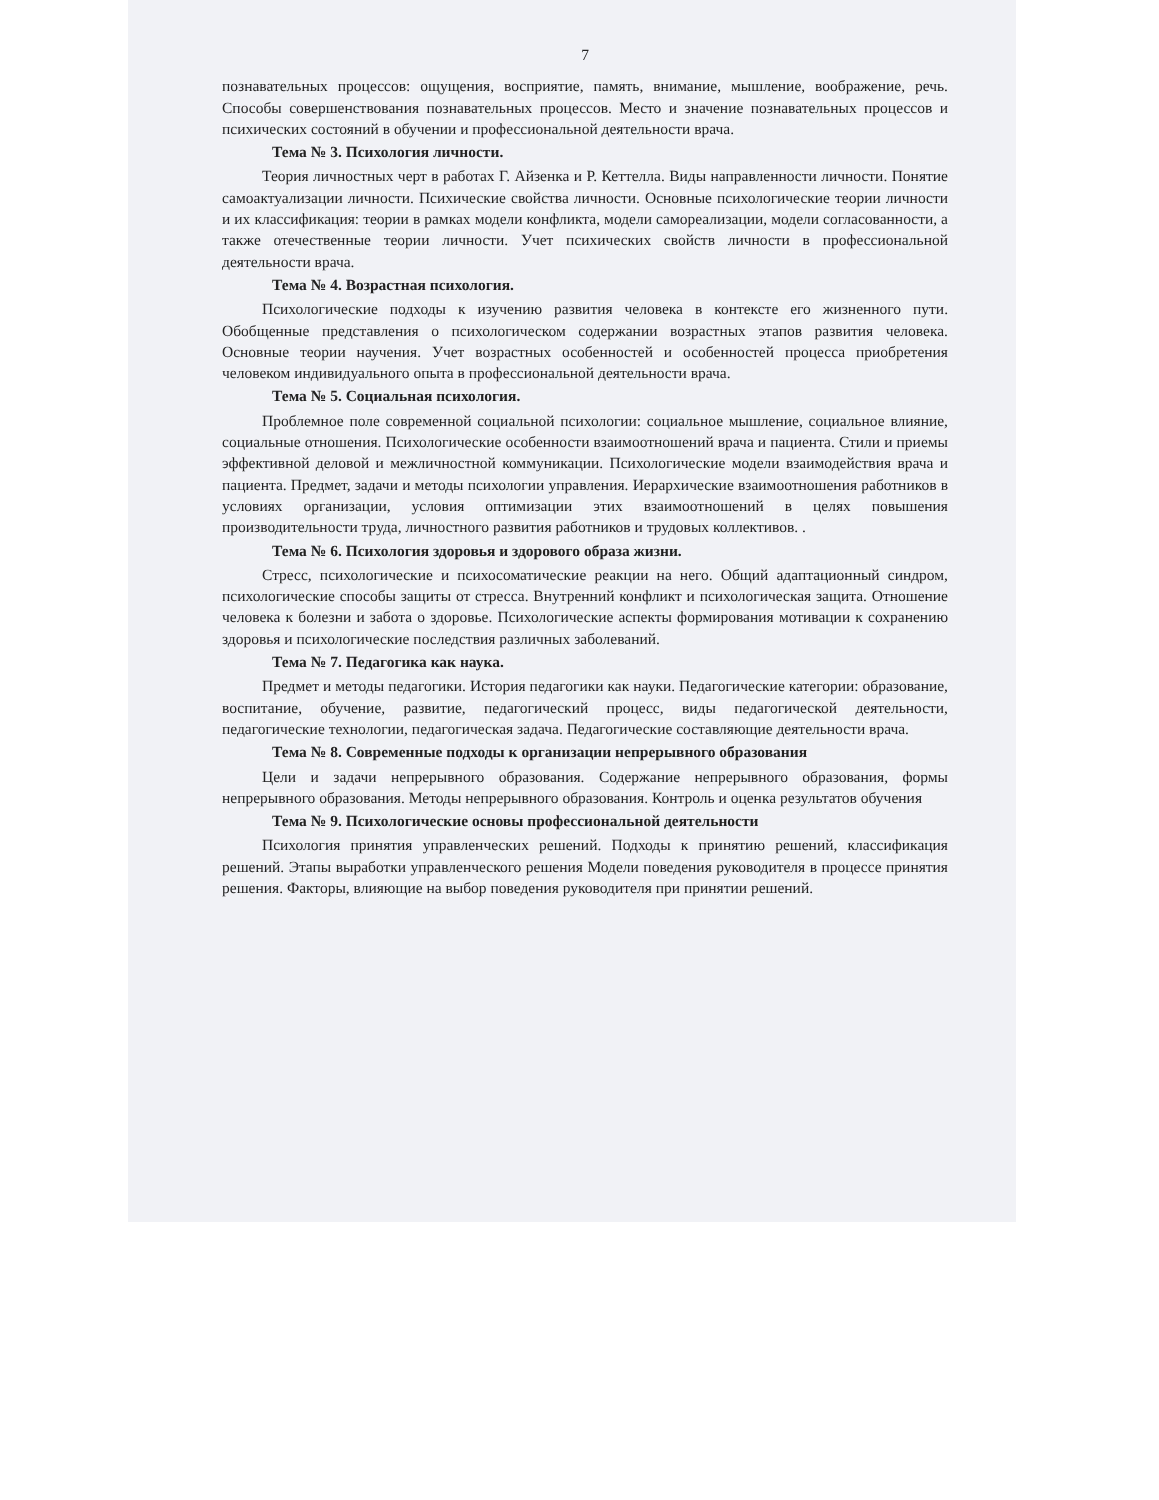7
познавательных процессов: ощущения, восприятие, память, внимание, мышление, воображение, речь. Способы совершенствования познавательных процессов. Место и значение познавательных процессов и психических состояний в обучении и профессиональной деятельности врача.
Тема № 3. Психология личности.
Теория личностных черт в работах Г. Айзенка и Р. Кеттелла. Виды направленности личности. Понятие самоактуализации личности. Психические свойства личности. Основные психологические теории личности и их классификация: теории в рамках модели конфликта, модели самореализации, модели согласованности, а также отечественные теории личности. Учет психических свойств личности в профессиональной деятельности врача.
Тема № 4. Возрастная психология.
Психологические подходы к изучению развития человека в контексте его жизненного пути. Обобщенные представления о психологическом содержании возрастных этапов развития человека. Основные теории научения. Учет возрастных особенностей и особенностей процесса приобретения человеком индивидуального опыта в профессиональной деятельности врача.
Тема № 5. Социальная психология.
Проблемное поле современной социальной психологии: социальное мышление, социальное влияние, социальные отношения. Психологические особенности взаимоотношений врача и пациента. Стили и приемы эффективной деловой и межличностной коммуникации. Психологические модели взаимодействия врача и пациента. Предмет, задачи и методы психологии управления. Иерархические взаимоотношения работников в условиях организации, условия оптимизации этих взаимоотношений в целях повышения производительности труда, личностного развития работников и трудовых коллективов. .
Тема № 6. Психология здоровья и здорового образа жизни.
Стресс, психологические и психосоматические реакции на него. Общий адаптационный синдром, психологические способы защиты от стресса. Внутренний конфликт и психологическая защита. Отношение человека к болезни и забота о здоровье. Психологические аспекты формирования мотивации к сохранению здоровья и психологические последствия различных заболеваний.
Тема № 7. Педагогика как наука.
Предмет и методы педагогики. История педагогики как науки. Педагогические категории: образование, воспитание, обучение, развитие, педагогический процесс, виды педагогической деятельности, педагогические технологии, педагогическая задача. Педагогические составляющие деятельности врача.
Тема № 8. Современные подходы к организации непрерывного образования
Цели и задачи непрерывного образования. Содержание непрерывного образования, формы непрерывного образования. Методы непрерывного образования. Контроль и оценка результатов обучения
Тема № 9. Психологические основы профессиональной деятельности
Психология принятия управленческих решений. Подходы к принятию решений, классификация решений. Этапы выработки управленческого решения Модели поведения руководителя в процессе принятия решения. Факторы, влияющие на выбор поведения руководителя при принятии решений.